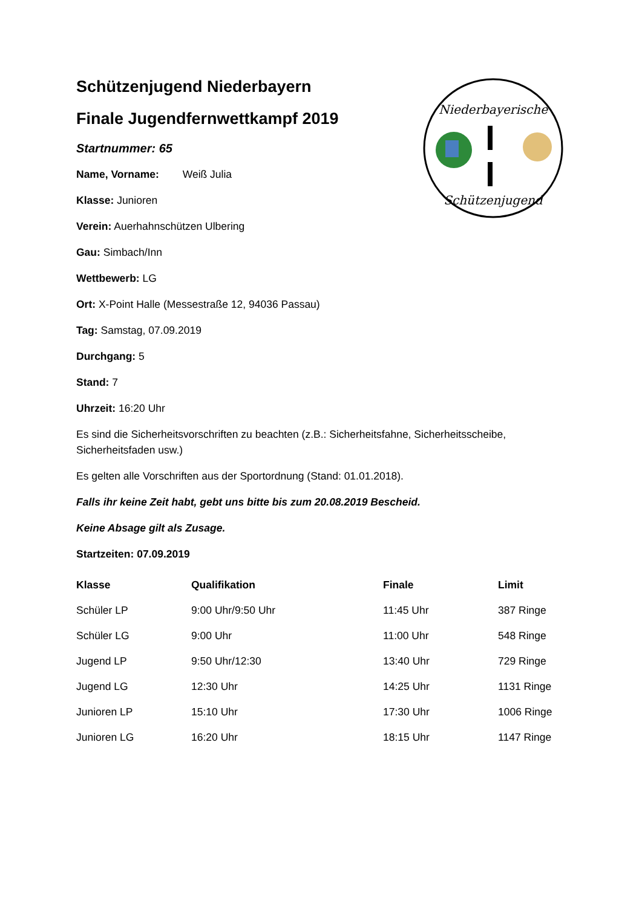Niederbayerische
Schützenjugend
Schützenjugend Niederbayern
Finale Jugendfernwettkampf 2019
Startnummer: 65
Name, Vorname: Weiß Julia
Klasse: Junioren
Verein: Auerhahnschützen Ulbering
Gau: Simbach/Inn
Wettbewerb: LG
Ort: X-Point Halle (Messestraße 12, 94036 Passau)
Tag: Samstag, 07.09.2019
Durchgang: 5
Stand: 7
Uhrzeit: 16:20 Uhr
Es sind die Sicherheitsvorschriften zu beachten (z.B.: Sicherheitsfahne, Sicherheitsscheibe, Sicherheitsfaden usw.)
Es gelten alle Vorschriften aus der Sportordnung (Stand: 01.01.2018).
Falls ihr keine Zeit habt, gebt uns bitte bis zum 20.08.2019 Bescheid.
Keine Absage gilt als Zusage.
Startzeiten: 07.09.2019
| Klasse | Qualifikation | Finale | Limit |
| --- | --- | --- | --- |
| Schüler LP | 9:00 Uhr/9:50 Uhr | 11:45 Uhr | 387 Ringe |
| Schüler LG | 9:00 Uhr | 11:00 Uhr | 548 Ringe |
| Jugend LP | 9:50 Uhr/12:30 | 13:40 Uhr | 729 Ringe |
| Jugend LG | 12:30 Uhr | 14:25 Uhr | 1131 Ringe |
| Junioren LP | 15:10 Uhr | 17:30 Uhr | 1006 Ringe |
| Junioren LG | 16:20 Uhr | 18:15 Uhr | 1147 Ringe |